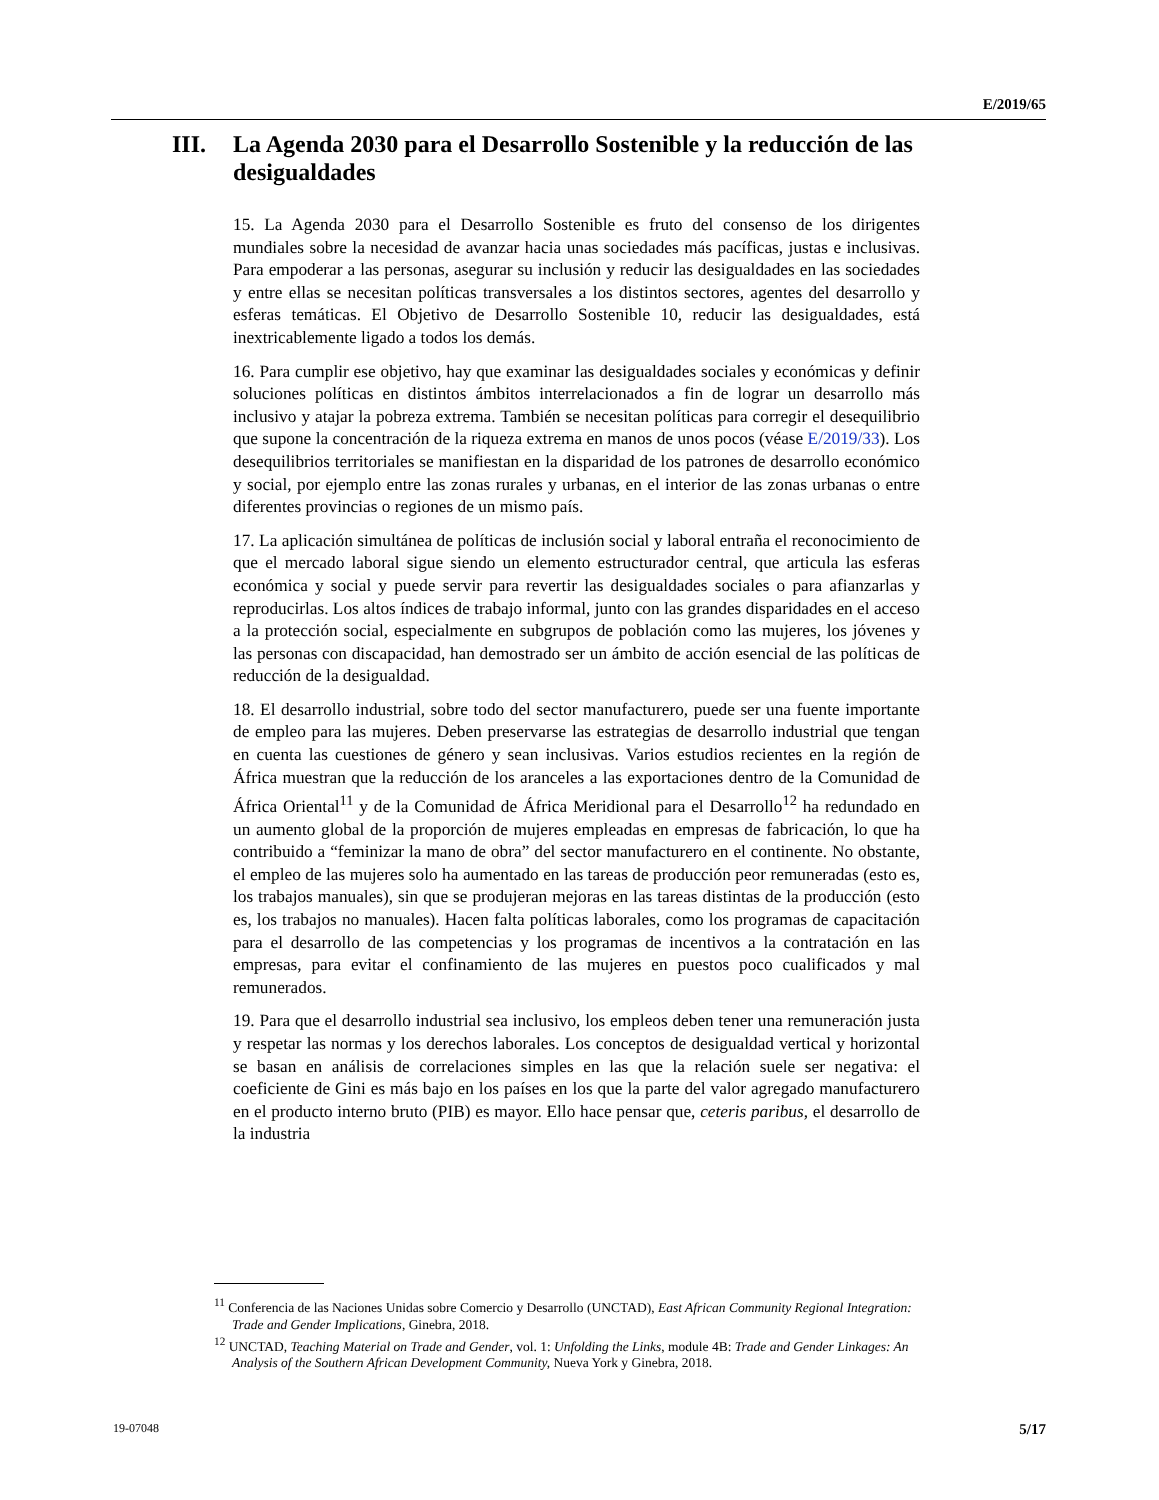E/2019/65
III. La Agenda 2030 para el Desarrollo Sostenible y la reducción de las desigualdades
15. La Agenda 2030 para el Desarrollo Sostenible es fruto del consenso de los dirigentes mundiales sobre la necesidad de avanzar hacia unas sociedades más pacíficas, justas e inclusivas. Para empoderar a las personas, asegurar su inclusión y reducir las desigualdades en las sociedades y entre ellas se necesitan políticas transversales a los distintos sectores, agentes del desarrollo y esferas temáticas. El Objetivo de Desarrollo Sostenible 10, reducir las desigualdades, está inextricablemente ligado a todos los demás.
16. Para cumplir ese objetivo, hay que examinar las desigualdades sociales y económicas y definir soluciones políticas en distintos ámbitos interrelacionados a fin de lograr un desarrollo más inclusivo y atajar la pobreza extrema. También se necesitan políticas para corregir el desequilibrio que supone la concentración de la riqueza extrema en manos de unos pocos (véase E/2019/33). Los desequilibrios territoriales se manifiestan en la disparidad de los patrones de desarrollo económico y social, por ejemplo entre las zonas rurales y urbanas, en el interior de las zonas urbanas o entre diferentes provincias o regiones de un mismo país.
17. La aplicación simultánea de políticas de inclusión social y laboral entraña el reconocimiento de que el mercado laboral sigue siendo un elemento estructurador central, que articula las esferas económica y social y puede servir para revertir las desigualdades sociales o para afianzarlas y reproducirlas. Los altos índices de trabajo informal, junto con las grandes disparidades en el acceso a la protección social, especialmente en subgrupos de población como las mujeres, los jóvenes y las personas con discapacidad, han demostrado ser un ámbito de acción esencial de las políticas de reducción de la desigualdad.
18. El desarrollo industrial, sobre todo del sector manufacturero, puede ser una fuente importante de empleo para las mujeres. Deben preservarse las estrategias de desarrollo industrial que tengan en cuenta las cuestiones de género y sean inclusivas. Varios estudios recientes en la región de África muestran que la reducción de los aranceles a las exportaciones dentro de la Comunidad de África Oriental<sup>11</sup> y de la Comunidad de África Meridional para el Desarrollo<sup>12</sup> ha redundado en un aumento global de la proporción de mujeres empleadas en empresas de fabricación, lo que ha contribuido a “feminizar la mano de obra” del sector manufacturero en el continente. No obstante, el empleo de las mujeres solo ha aumentado en las tareas de producción peor remuneradas (esto es, los trabajos manuales), sin que se produjeran mejoras en las tareas distintas de la producción (esto es, los trabajos no manuales). Hacen falta políticas laborales, como los programas de capacitación para el desarrollo de las competencias y los programas de incentivos a la contratación en las empresas, para evitar el confinamiento de las mujeres en puestos poco cualificados y mal remunerados.
19. Para que el desarrollo industrial sea inclusivo, los empleos deben tener una remuneración justa y respetar las normas y los derechos laborales. Los conceptos de desigualdad vertical y horizontal se basan en análisis de correlaciones simples en las que la relación suele ser negativa: el coeficiente de Gini es más bajo en los países en los que la parte del valor agregado manufacturero en el producto interno bruto (PIB) es mayor. Ello hace pensar que, ceteris paribus, el desarrollo de la industria
<sup>11</sup> Conferencia de las Naciones Unidas sobre Comercio y Desarrollo (UNCTAD), East African Community Regional Integration: Trade and Gender Implications, Ginebra, 2018.
<sup>12</sup> UNCTAD, Teaching Material on Trade and Gender, vol. 1: Unfolding the Links, module 4B: Trade and Gender Linkages: An Analysis of the Southern African Development Community, Nueva York y Ginebra, 2018.
19-07048 5/17